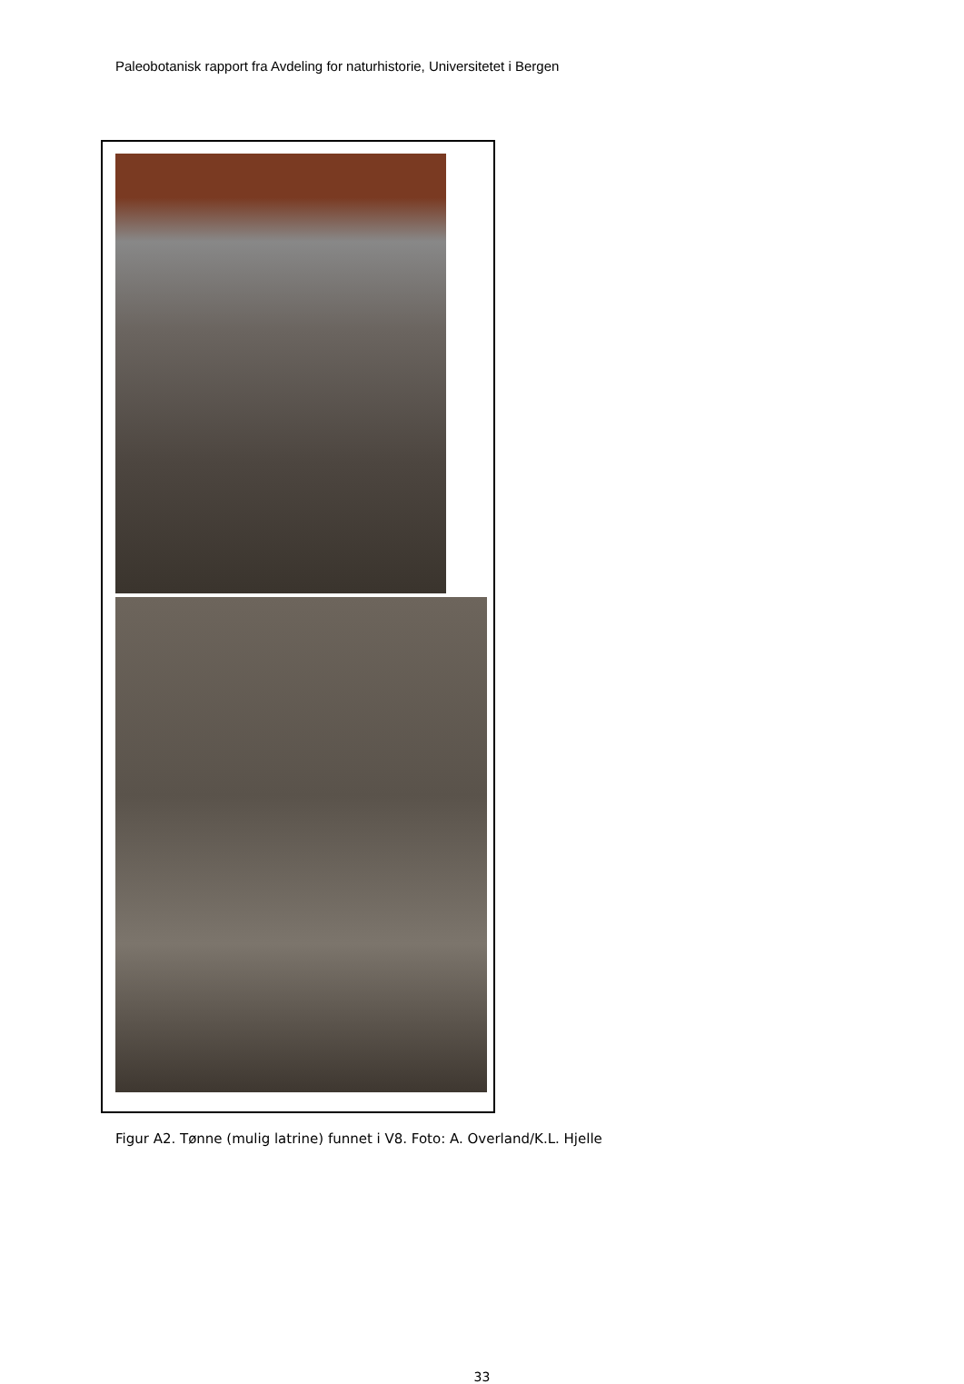Paleobotanisk rapport fra Avdeling for naturhistorie, Universitetet i Bergen
Figur A2. Tønne (mulig latrine) funnet i V8. Foto: A. Overland/K.L. Hjelle
33